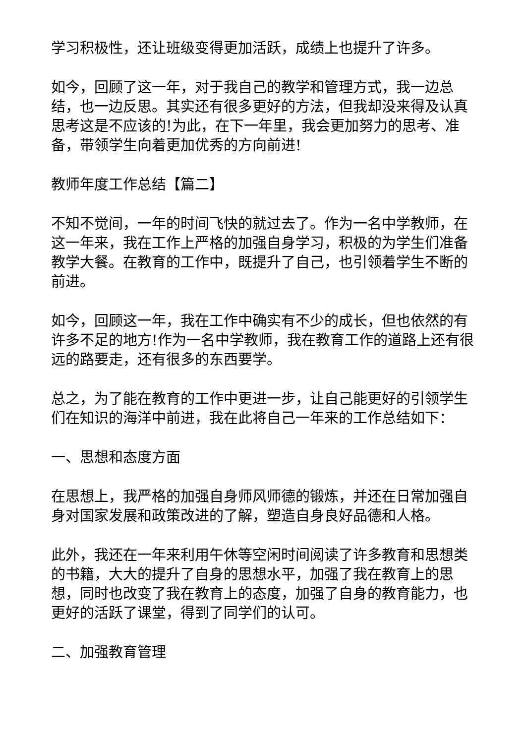学习积极性，还让班级变得更加活跃，成绩上也提升了许多。
如今，回顾了这一年，对于我自己的教学和管理方式，我一边总结，也一边反思。其实还有很多更好的方法，但我却没来得及认真思考这是不应该的!为此，在下一年里，我会更加努力的思考、准备，带领学生向着更加优秀的方向前进!
教师年度工作总结【篇二】
不知不觉间，一年的时间飞快的就过去了。作为一名中学教师，在这一年来，我在工作上严格的加强自身学习，积极的为学生们准备教学大餐。在教育的工作中，既提升了自己，也引领着学生不断的前进。
如今，回顾这一年，我在工作中确实有不少的成长，但也依然的有许多不足的地方!作为一名中学教师，我在教育工作的道路上还有很远的路要走，还有很多的东西要学。
总之，为了能在教育的工作中更进一步，让自己能更好的引领学生们在知识的海洋中前进，我在此将自己一年来的工作总结如下：
一、思想和态度方面
在思想上，我严格的加强自身师风师德的锻炼，并还在日常加强自身对国家发展和政策改进的了解，塑造自身良好品德和人格。
此外，我还在一年来利用午休等空闲时间阅读了许多教育和思想类的书籍，大大的提升了自身的思想水平，加强了我在教育上的思想，同时也改变了我在教育上的态度，加强了自身的教育能力，也更好的活跃了课堂，得到了同学们的认可。
二、加强教育管理